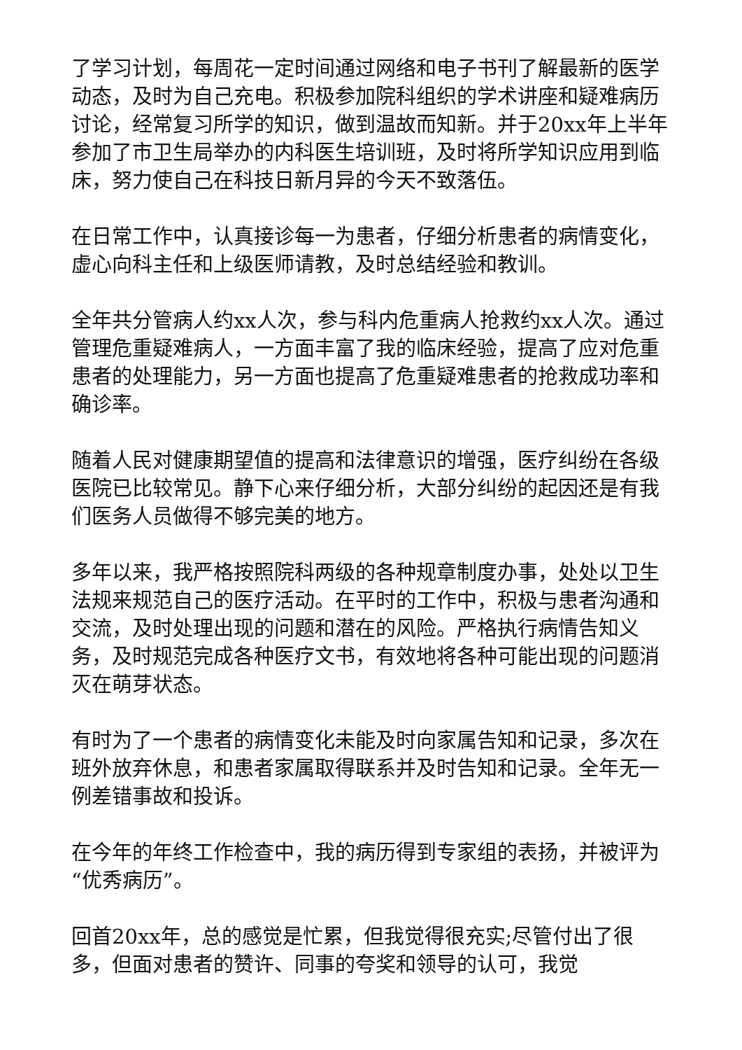了学习计划，每周花一定时间通过网络和电子书刊了解最新的医学动态，及时为自己充电。积极参加院科组织的学术讲座和疑难病历讨论，经常复习所学的知识，做到温故而知新。并于20xx年上半年参加了市卫生局举办的内科医生培训班，及时将所学知识应用到临床，努力使自己在科技日新月异的今天不致落伍。
在日常工作中，认真接诊每一为患者，仔细分析患者的病情变化，虚心向科主任和上级医师请教，及时总结经验和教训。
全年共分管病人约xx人次，参与科内危重病人抢救约xx人次。通过管理危重疑难病人，一方面丰富了我的临床经验，提高了应对危重患者的处理能力，另一方面也提高了危重疑难患者的抢救成功率和确诊率。
随着人民对健康期望值的提高和法律意识的增强，医疗纠纷在各级医院已比较常见。静下心来仔细分析，大部分纠纷的起因还是有我们医务人员做得不够完美的地方。
多年以来，我严格按照院科两级的各种规章制度办事，处处以卫生法规来规范自己的医疗活动。在平时的工作中，积极与患者沟通和交流，及时处理出现的问题和潜在的风险。严格执行病情告知义务，及时规范完成各种医疗文书，有效地将各种可能出现的问题消灭在萌芽状态。
有时为了一个患者的病情变化未能及时向家属告知和记录，多次在班外放弃休息，和患者家属取得联系并及时告知和记录。全年无一例差错事故和投诉。
在今年的年终工作检查中，我的病历得到专家组的表扬，并被评为“优秀病历”。
回首20xx年，总的感觉是忙累，但我觉得很充实;尽管付出了很多，但面对患者的赞许、同事的夸奖和领导的认可，我觉